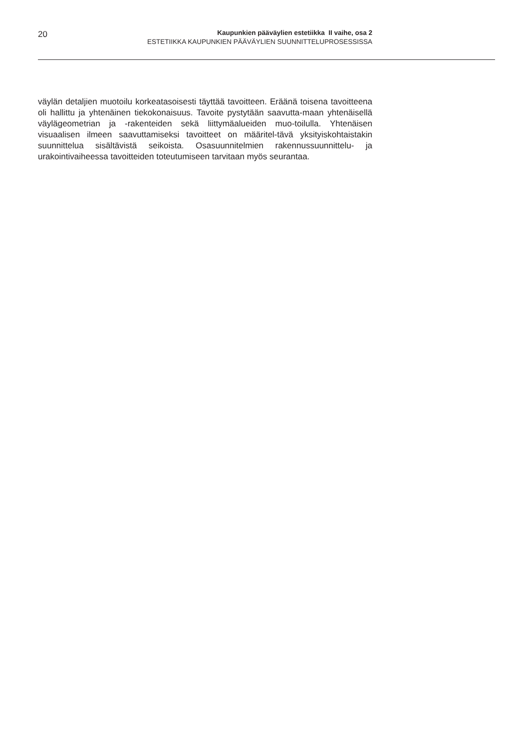20
Kaupunkien pääväylien estetiikka II vaihe, osa 2
ESTETIIKKA KAUPUNKIEN PÄÄVÄYLIEN SUUNNITTELUPROSESSISSA
väylän detaljien muotoilu korkeatasoisesti täyttää tavoitteen. Eräänä toisena tavoitteena oli hallittu ja yhtenäinen tiekokonaisuus. Tavoite pystytään saavutta-maan yhtenäisellä väylägeometrian ja -rakenteiden sekä liittymäalueiden muo-toilulla. Yhtenäisen visuaalisen ilmeen saavuttamiseksi tavoitteet on määritel-tävä yksityiskohtaistakin suunnittelua sisältävistä seikoista. Osasuunnitelmien rakennussuunnittelu- ja urakointivaiheessa tavoitteiden toteutumiseen tarvitaan myös seurantaa.